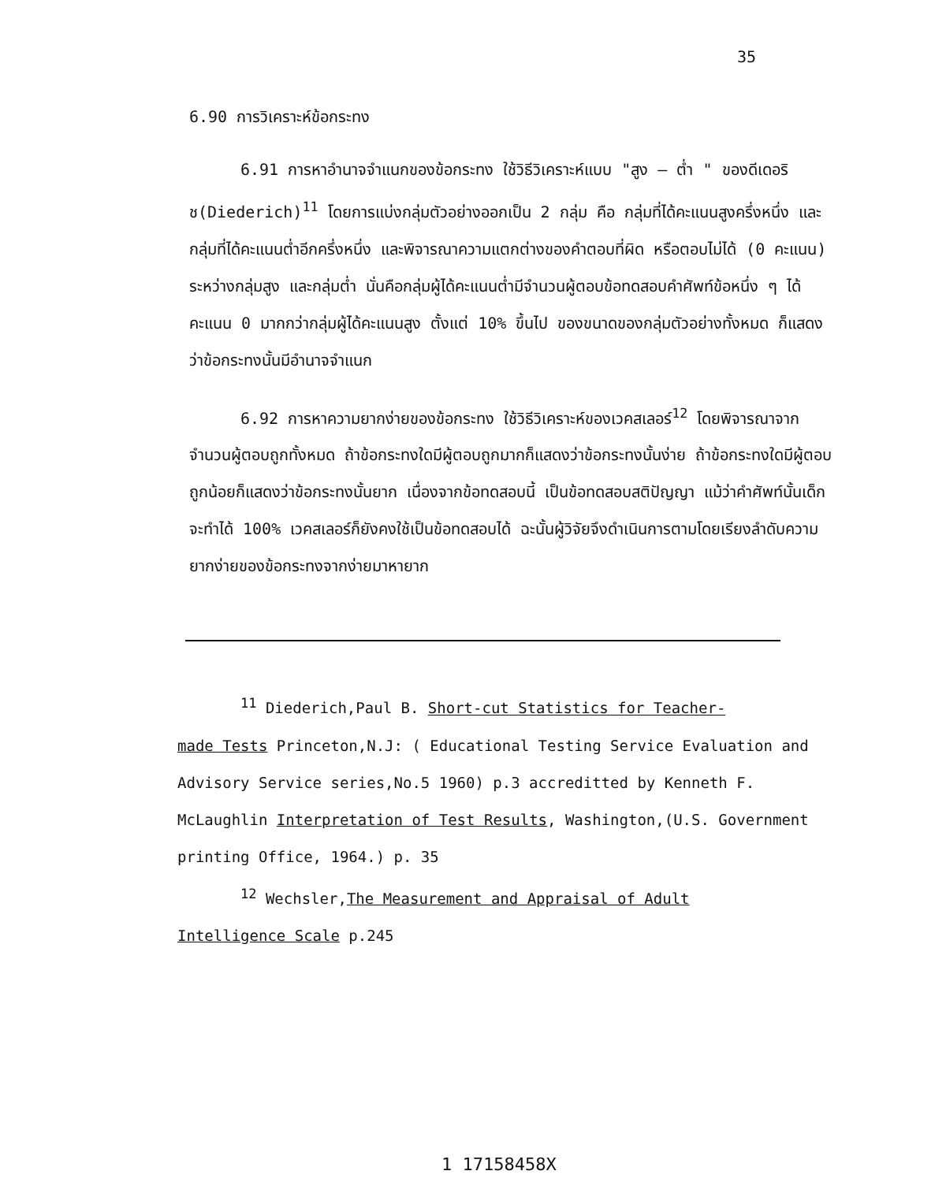35
6.90 การวิเคราะห์ข้อกระทง
6.91 การหาอำนาจจำแนกของข้อกระทง ใช้วิธีวิเคราะห์แบบ "สูง – ต่ำ " ของดีเดอริช(Diederich)<sup>11</sup> โดยการแบ่งกลุ่มตัวอย่างออกเป็น 2 กลุ่ม คือ กลุ่มที่ได้คะแนนสูงครึ่งหนึ่ง และกลุ่มที่ได้คะแนนต่ำอีกครึ่งหนึ่ง และพิจารณาความแตกต่างของคำตอบที่ผิด หรือตอบไม่ได้ (0 คะแนน) ระหว่างกลุ่มสูง และกลุ่มต่ำ นั่นคือกลุ่มผู้ได้คะแนนต่ำมีจำนวนผู้ตอบข้อทดสอบคำศัพท์ข้อหนึ่ง ๆ ได้คะแนน 0 มากกว่ากลุ่มผู้ได้คะแนนสูง ตั้งแต่ 10% ขึ้นไป ของขนาดของกลุ่มตัวอย่างทั้งหมด ก็แสดงว่าข้อกระทงนั้นมีอำนาจจำแนก
6.92 การหาความยากง่ายของข้อกระทง ใช้วิธีวิเคราะห์ของเวคสเลอร์<sup>12</sup> โดยพิจารณาจากจำนวนผู้ตอบถูกทั้งหมด ถ้าข้อกระทงใดมีผู้ตอบถูกมากก็แสดงว่าข้อกระทงนั้นง่าย ถ้าข้อกระทงใดมีผู้ตอบถูกน้อยก็แสดงว่าข้อกระทงนั้นยาก เนื่องจากข้อทดสอบนี้ เป็นข้อทดสอบสติปัญญา แม้ว่าคำศัพท์นั้นเด็กจะทำได้ 100% เวคสเลอร์ก็ยังคงใช้เป็นข้อทดสอบได้ ฉะนั้นผู้วิจัยจึงดำเนินการตามโดยเรียงลำดับความยากง่ายของข้อกระทงจากง่ายมาหายาก
<sup>11</sup> Diederich,Paul B. Short-cut Statistics for Teacher-
made Tests Princeton,N.J: ( Educational Testing Service Evaluation and Advisory Service series,No.5 1960) p.3 accreditted by Kenneth F. McLaughlin Interpretation of Test Results, Washington,(U.S. Government printing Office, 1964.) p. 35
<sup>12</sup> Wechsler,The Measurement and Appraisal of Adult
Intelligence Scale p.245
1 17158458X